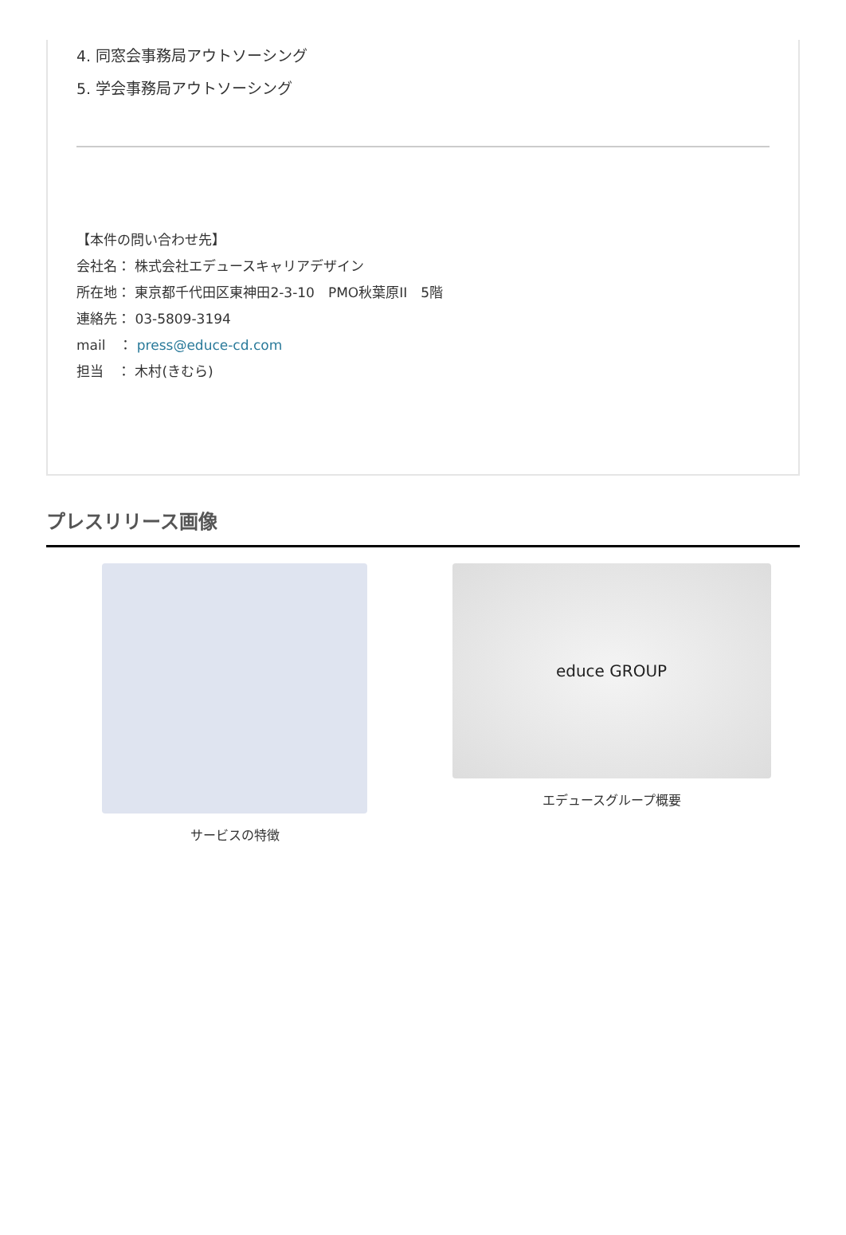4. 同窓会事務局アウトソーシング
5. 学会事務局アウトソーシング
【本件の問い合わせ先】
会社名： 株式会社エデュースキャリアデザイン
所在地： 東京都千代田区東神田2-3-10　PMO秋葉原II　5階
連絡先： 03-5809-3194
mail　： press@educe-cd.com
担当　： 木村(きむら)
プレスリリース画像
サービスの特徴
educe GROUP
エデュースグループ概要